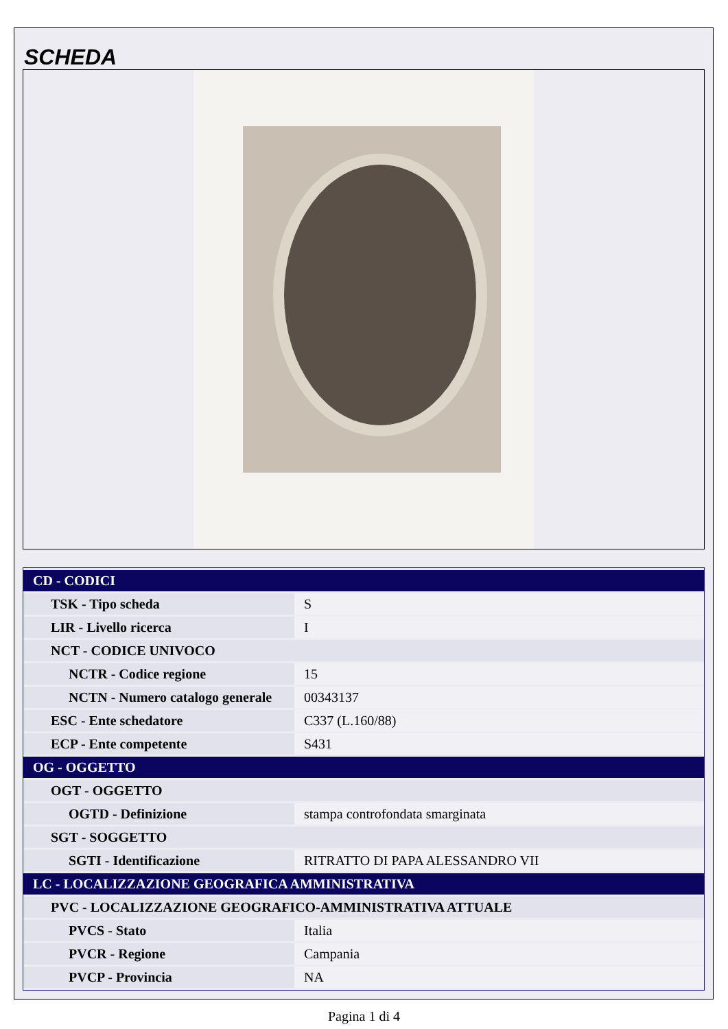SCHEDA
| CD - CODICI | |
| TSK - Tipo scheda | S |
| LIR - Livello ricerca | I |
| NCT - CODICE UNIVOCO | |
| NCTR - Codice regione | 15 |
| NCTN - Numero catalogo generale | 00343137 |
| ESC - Ente schedatore | C337 (L.160/88) |
| ECP - Ente competente | S431 |
| OG - OGGETTO | |
| OGT - OGGETTO | |
| OGTD - Definizione | stampa controfondata smarginata |
| SGT - SOGGETTO | |
| SGTI - Identificazione | RITRATTO DI PAPA ALESSANDRO VII |
| LC - LOCALIZZAZIONE GEOGRAFICA AMMINISTRATIVA | |
| PVC - LOCALIZZAZIONE GEOGRAFICO-AMMINISTRATIVA ATTUALE | |
| PVCS - Stato | Italia |
| PVCR - Regione | Campania |
| PVCP - Provincia | NA |
Pagina 1 di 4